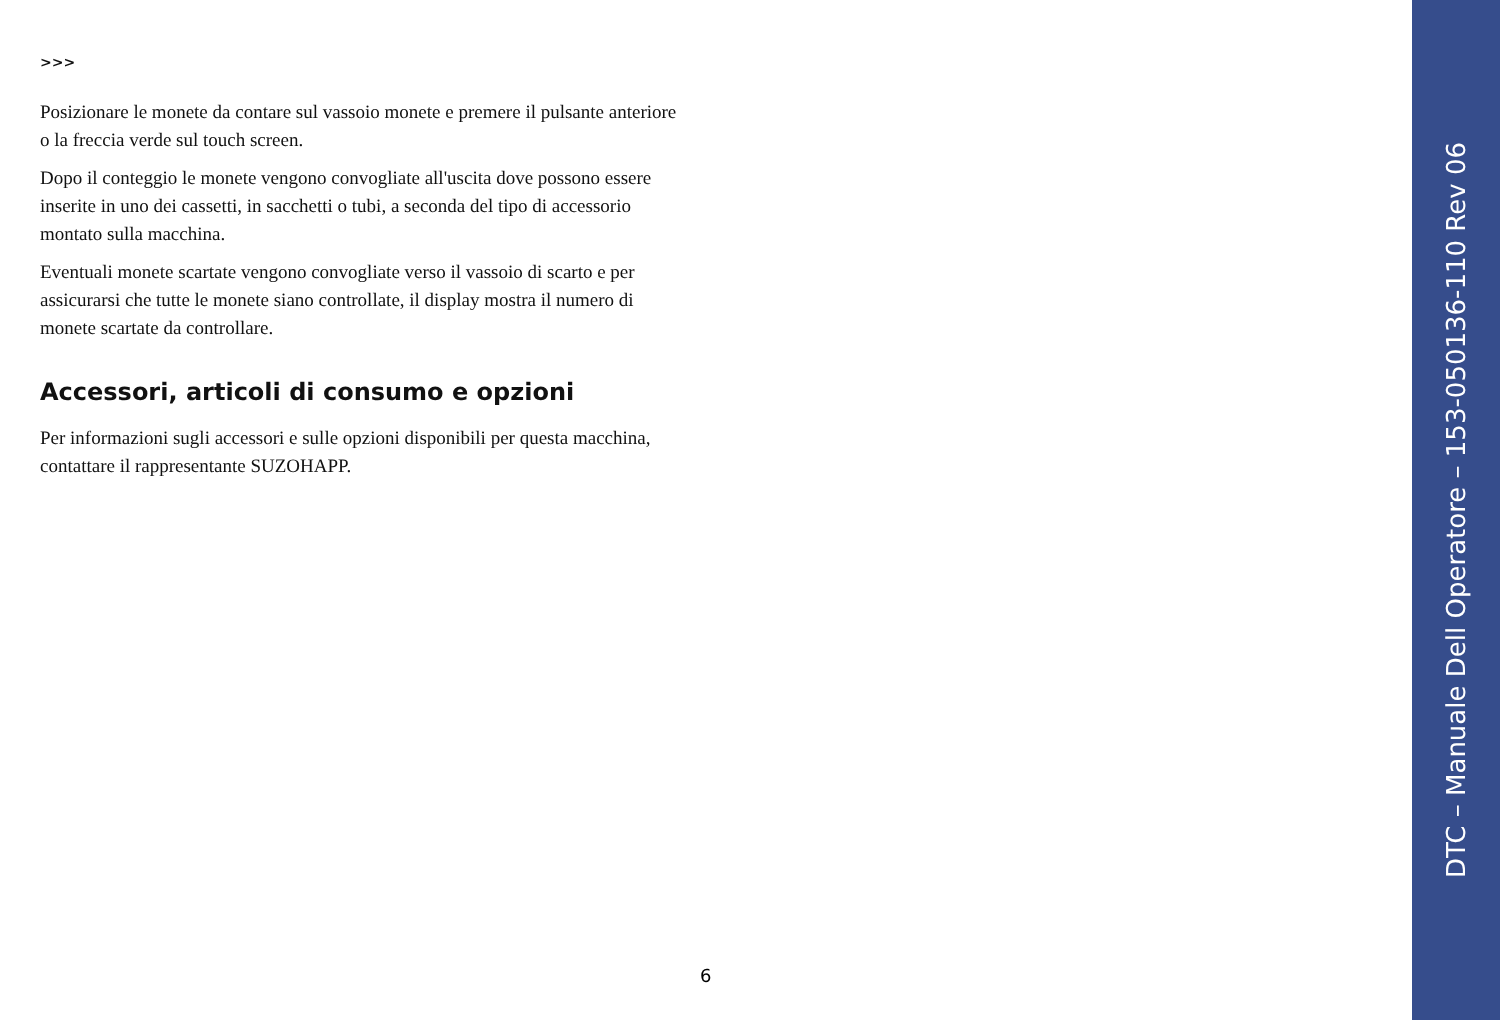>>>
Posizionare le monete da contare sul vassoio monete e premere il pulsante anteriore o la freccia verde sul touch screen.
Dopo il conteggio le monete vengono convogliate all'uscita dove possono essere inserite in uno dei cassetti, in sacchetti o tubi, a seconda del tipo di accessorio montato sulla macchina.
Eventuali monete scartate vengono convogliate verso il vassoio di scarto e per assicurarsi che tutte le monete siano controllate, il display mostra il numero di monete scartate da controllare.
Accessori, articoli di consumo e opzioni
Per informazioni sugli accessori e sulle opzioni disponibili per questa macchina, contattare il rappresentante SUZOHAPP.
6
DTC – Manuale Dell Operatore – 153-050136-110 Rev 06